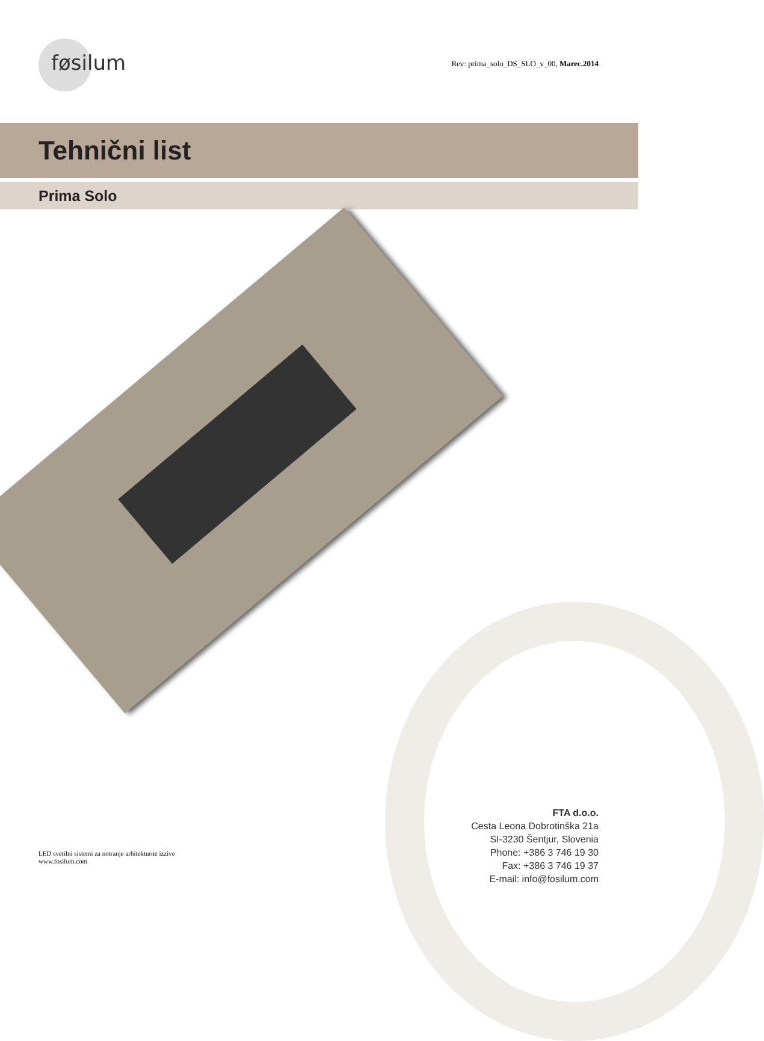føsilum
Rev: prima_solo_DS_SLO_v_00, Marec.2014
Tehnični list
Prima Solo
FTA d.o.o.
Cesta Leona Dobrotinška 21a
SI-3230 Šentjur, Slovenia
Phone: +386 3 746 19 30
Fax: +386 3 746 19 37
E-mail: info@fosilum.com
LED svetilni sistemi za notranje arhitekturne izzive
www.fosilum.com